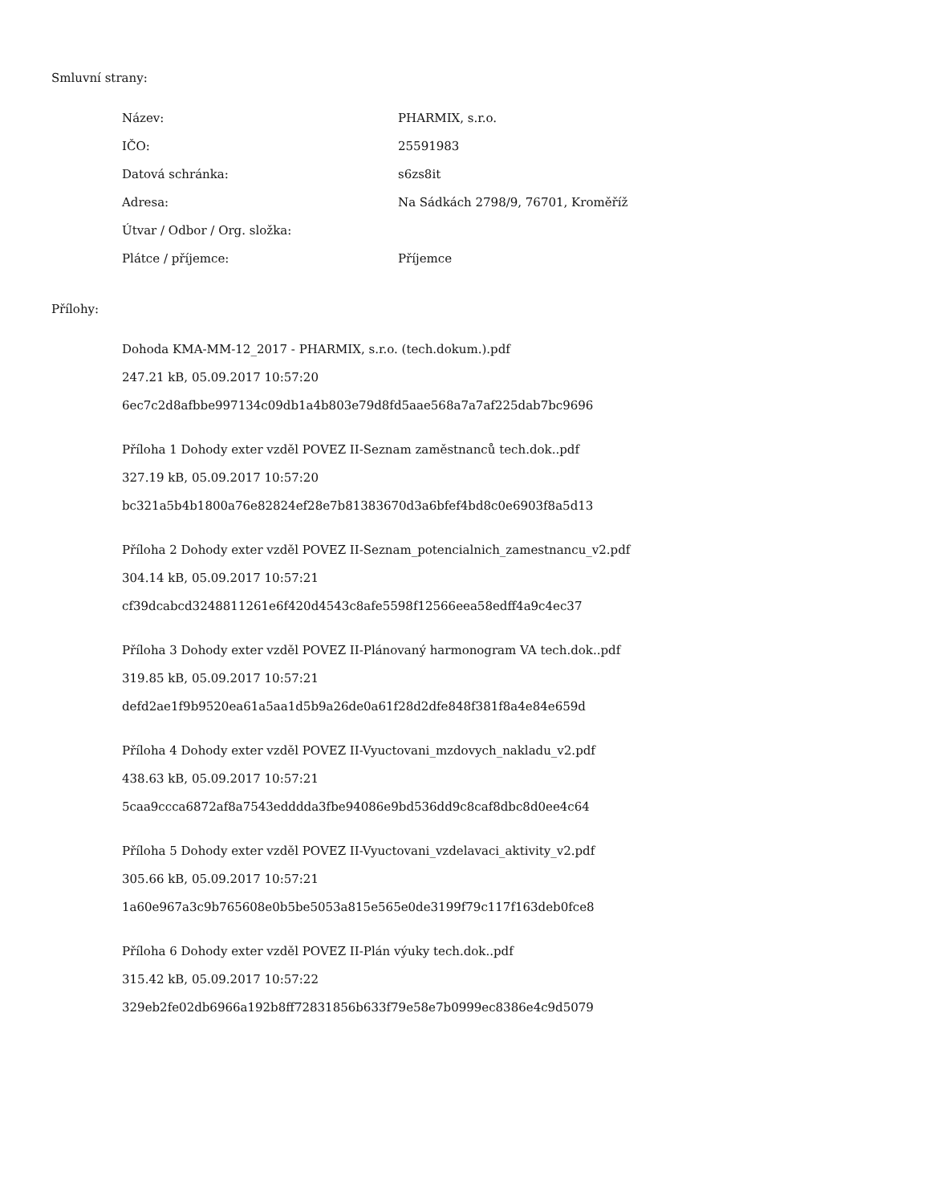Smluvní strany:
| Název: | PHARMIX, s.r.o. |
| IČO: | 25591983 |
| Datová schránka: | s6zs8it |
| Adresa: | Na Sádkách 2798/9, 76701, Kroměříž |
| Útvar / Odbor / Org. složka: | |
| Plátce / příjemce: | Příjemce |
Přílohy:
Dohoda KMA-MM-12_2017 - PHARMIX, s.r.o. (tech.dokum.).pdf
247.21 kB, 05.09.2017 10:57:20
6ec7c2d8afbbe997134c09db1a4b803e79d8fd5aae568a7a7af225dab7bc9696
Příloha 1 Dohody exter vzděl POVEZ II-Seznam zaměstnanců tech.dok..pdf
327.19 kB, 05.09.2017 10:57:20
bc321a5b4b1800a76e82824ef28e7b81383670d3a6bfef4bd8c0e6903f8a5d13
Příloha 2 Dohody exter vzděl POVEZ II-Seznam_potencialnich_zamestnancu_v2.pdf
304.14 kB, 05.09.2017 10:57:21
cf39dcabcd3248811261e6f420d4543c8afe5598f12566eea58edff4a9c4ec37
Příloha 3 Dohody exter vzděl POVEZ II-Plánovaný harmonogram VA tech.dok..pdf
319.85 kB, 05.09.2017 10:57:21
defd2ae1f9b9520ea61a5aa1d5b9a26de0a61f28d2dfe848f381f8a4e84e659d
Příloha 4 Dohody exter vzděl POVEZ II-Vyuctovani_mzdovych_nakladu_v2.pdf
438.63 kB, 05.09.2017 10:57:21
5caa9ccca6872af8a7543edddda3fbe94086e9bd536dd9c8caf8dbc8d0ee4c64
Příloha 5 Dohody exter vzděl POVEZ II-Vyuctovani_vzdelavaci_aktivity_v2.pdf
305.66 kB, 05.09.2017 10:57:21
1a60e967a3c9b765608e0b5be5053a815e565e0de3199f79c117f163deb0fce8
Příloha 6 Dohody exter vzděl POVEZ II-Plán výuky tech.dok..pdf
315.42 kB, 05.09.2017 10:57:22
329eb2fe02db6966a192b8ff72831856b633f79e58e7b0999ec8386e4c9d5079